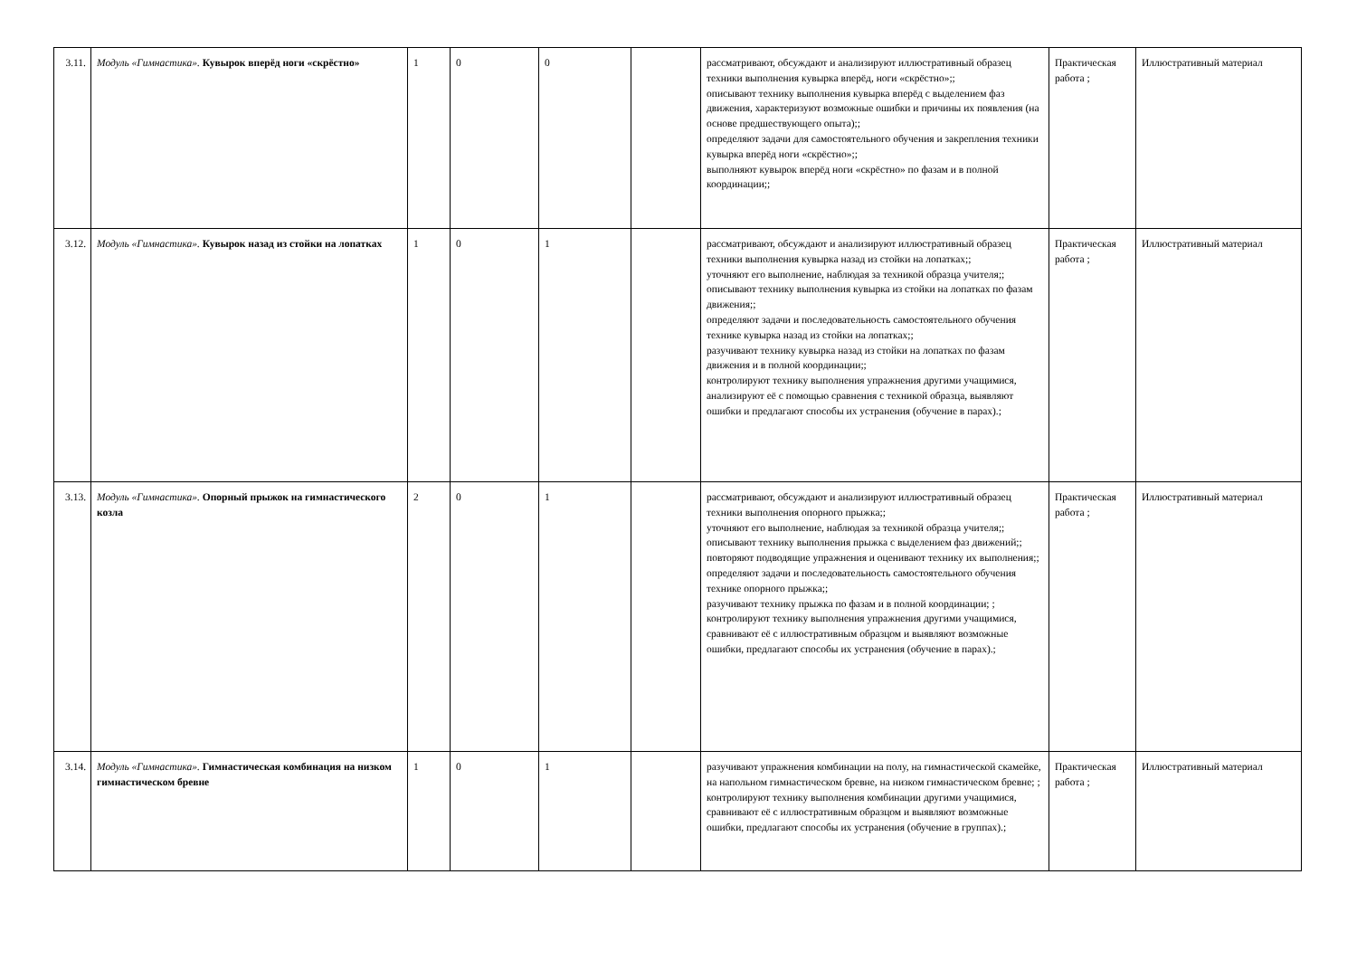| 3.11. | Модуль «Гимнастика». Кувырок вперёд ноги «скрёстно» | 1 | 0 | 0 | | рассматривают, обсуждают и анализируют иллюстративный образец техники выполнения кувырка вперёд, ноги «скрёстно»;; описывают технику выполнения кувырка вперёд с выделением фаз движения, характеризуют возможные ошибки и причины их появления (на основе предшествующего опыта);; определяют задачи для самостоятельного обучения и закрепления техники кувырка вперёд ноги «скрёстно»;; выполняют кувырок вперёд ноги «скрёстно» по фазам и в полной координации;; | Практическая работа ; | Иллюстративный материал |
| 3.12. | Модуль «Гимнастика». Кувырок назад из стойки на лопатках | 1 | 0 | 1 | | рассматривают, обсуждают и анализируют иллюстративный образец техники выполнения кувырка назад из стойки на лопатках;; уточняют его выполнение, наблюдая за техникой образца учителя;; описывают технику выполнения кувырка из стойки на лопатках по фазам движения;; определяют задачи и последовательность самостоятельного обучения технике кувырка назад из стойки на лопатках;; разучивают технику кувырка назад из стойки на лопатках по фазам движения и в полной координации;; контролируют технику выполнения упражнения другими учащимися, анализируют её с помощью сравнения с техникой образца, выявляют ошибки и предлагают способы их устранения (обучение в парах).; | Практическая работа ; | Иллюстративный материал |
| 3.13. | Модуль «Гимнастика». Опорный прыжок на гимнастического козла | 2 | 0 | 1 | | рассматривают, обсуждают и анализируют иллюстративный образец техники выполнения опорного прыжка;; уточняют его выполнение, наблюдая за техникой образца учителя;; описывают технику выполнения прыжка с выделением фаз движений;; повторяют подводящие упражнения и оценивают технику их выполнения;; определяют задачи и последовательность самостоятельного обучения технике опорного прыжка;; разучивают технику прыжка по фазам и в полной координации; ; контролируют технику выполнения упражнения другими учащимися, сравнивают её с иллюстративным образцом и выявляют возможные ошибки, предлагают способы их устранения (обучение в парах).; | Практическая работа ; | Иллюстративный материал |
| 3.14. | Модуль «Гимнастика». Гимнастическая комбинация на низком гимнастическом бревне | 1 | 0 | 1 | | разучивают упражнения комбинации на полу, на гимнастической скамейке, на напольном гимнастическом бревне, на низком гимнастическом бревне; ; контролируют технику выполнения комбинации другими учащимися, сравнивают её с иллюстративным образцом и выявляют возможные ошибки, предлагают способы их устранения (обучение в группах).; | Практическая работа ; | Иллюстративный материал |